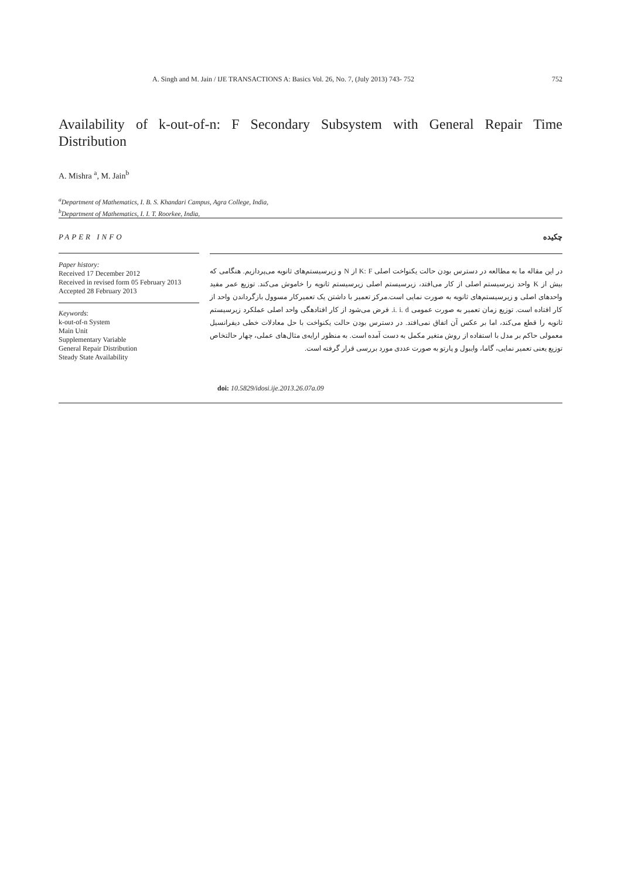A. Singh and M. Jain / IJE TRANSACTIONS A: Basics Vol. 26, No. 7, (July 2013) 743- 752 752
Availability of k-out-of-n: F Secondary Subsystem with General Repair Time Distribution
A. Mishra <sup>a</sup>, M. Jain<sup>b</sup>
<sup>a</sup> Department of Mathematics, I. B. S. Khandari Campus, Agra College, India,
<sup>b</sup> Department of Mathematics, I. I. T. Roorkee, India,
PAPER INFO چکیده
Paper history:
Received 17 December 2012
Received in revised form 05 February 2013
Accepted 28 February 2013
Keywords:
k-out-of-n System
Main Unit
Supplementary Variable
General Repair Distribution
Steady State Availability
در این مقاله ما به مطالعه در دسترس بودن حالت یکنواخت اصلی K: F از N و زیرسیستم‌های ثانویه می‌پردازیم. هنگامی که بیش از K واحد زیرسیستم اصلی از کار می‌افتد، زیرسیستم اصلی زیرسیستم ثانویه را خاموش می‌کند. توزیع عمر مفید واحدهای اصلی و زیرسیستم‌های ثانویه به صورت نمایی است.مرکز تعمیر با داشتن یک تعمیرکار مسوول بازگرداندن واحد از کار افتاده است. توزیع زمان تعمیر به صورت عمومی i. i. d. فرض می‌شود از کار افتادهگی واحد اصلی عملکرد زیرسیستم ثانویه را قطع می‌کند، اما بر عکس آن اتفاق نمی‌افتد. در دسترس بودن حالت یکنواخت با حل معادلات خطی دیفرانسیل معمولی حاکم بر مدل با استفاده از روش متغیر مکمل به دست آمده است. به منظور ارایه‌ی مثال‌های عملی، چهار حالتخاص توزیع یعنی تعمیر نمایی، گاما، وایبول و پارتو به صورت عددی مورد بررسی قرار گرفته است.
doi: 10.5829/idosi.ije.2013.26.07a.09